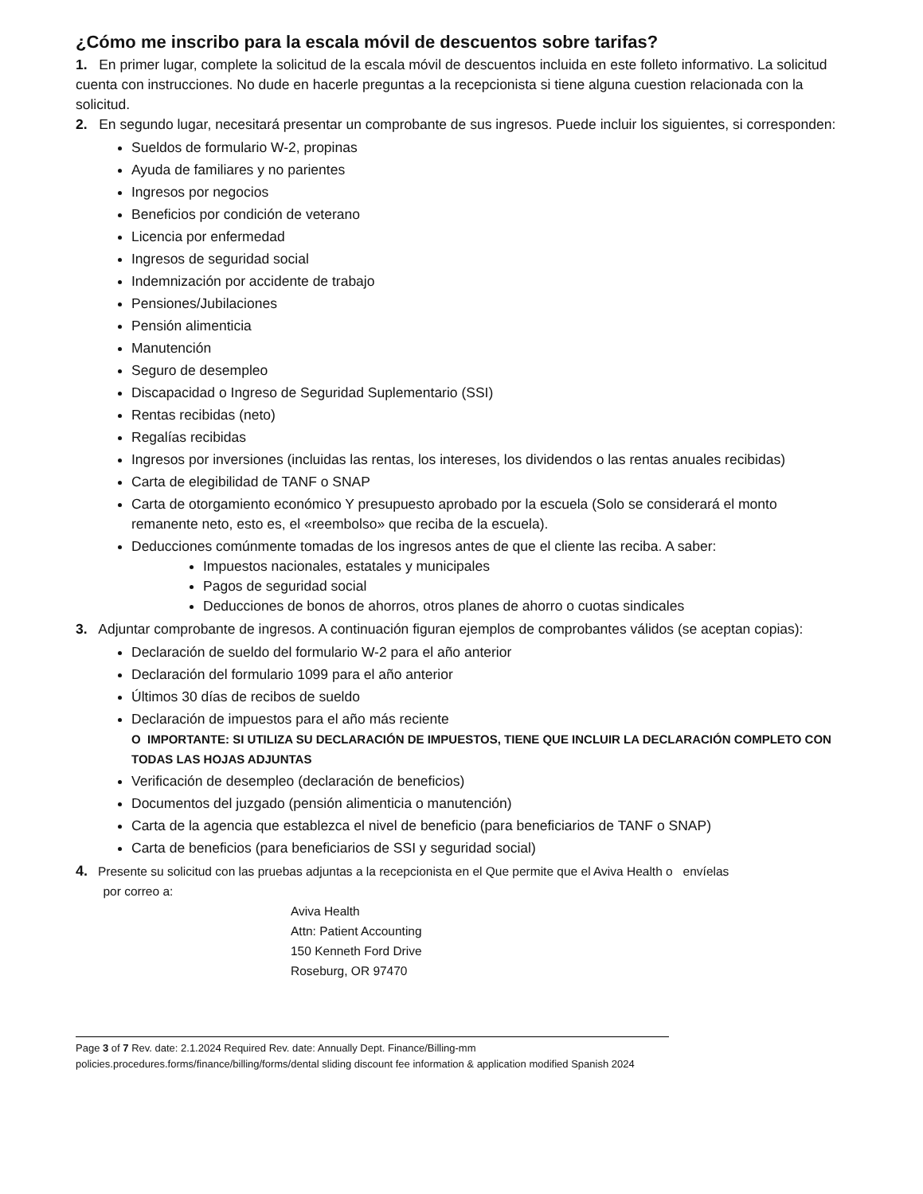¿Cómo me inscribo para la escala móvil de descuentos sobre tarifas?
1. En primer lugar, complete la solicitud de la escala móvil de descuentos incluida en este folleto informativo. La solicitud cuenta con instrucciones. No dude en hacerle preguntas a la recepcionista si tiene alguna cuestion relacionada con la solicitud.
2. En segundo lugar, necesitará presentar un comprobante de sus ingresos. Puede incluir los siguientes, si corresponden:
Sueldos de formulario W-2, propinas
Ayuda de familiares y no parientes
Ingresos por negocios
Beneficios por condición de veterano
Licencia por enfermedad
Ingresos de seguridad social
Indemnización por accidente de trabajo
Pensiones/Jubilaciones
Pensión alimenticia
Manutención
Seguro de desempleo
Discapacidad o Ingreso de Seguridad Suplementario (SSI)
Rentas recibidas (neto)
Regalías recibidas
Ingresos por inversiones (incluidas las rentas, los intereses, los dividendos o las rentas anuales recibidas)
Carta de elegibilidad de TANF o SNAP
Carta de otorgamiento económico Y presupuesto aprobado por la escuela (Solo se considerará el monto remanente neto, esto es, el «reembolso» que reciba de la escuela).
Deducciones comúnmente tomadas de los ingresos antes de que el cliente las reciba. A saber:
Impuestos nacionales, estatales y municipales
Pagos de seguridad social
Deducciones de bonos de ahorros, otros planes de ahorro o cuotas sindicales
3. Adjuntar comprobante de ingresos. A continuación figuran ejemplos de comprobantes válidos (se aceptan copias):
Declaración de sueldo del formulario W-2 para el año anterior
Declaración del formulario 1099 para el año anterior
Últimos 30 días de recibos de sueldo
Declaración de impuestos para el año más reciente
O IMPORTANTE: SI UTILIZA SU DECLARACIÓN DE IMPUESTOS, TIENE QUE INCLUIR LA DECLARACIÓN COMPLETO CON TODAS LAS HOJAS ADJUNTAS
Verificación de desempleo (declaración de beneficios)
Documentos del juzgado (pensión alimenticia o manutención)
Carta de la agencia que establezca el nivel de beneficio (para beneficiarios de TANF o SNAP)
Carta de beneficios (para beneficiarios de SSI y seguridad social)
4. Presente su solicitud con las pruebas adjuntas a la recepcionista en el Que permite que el Aviva Health o envíelas
por correo a:
Aviva Health
Attn: Patient Accounting
150 Kenneth Ford Drive
Roseburg, OR 97470
Page 3 of 7 Rev. date: 2.1.2024 Required Rev. date: Annually Dept. Finance/Billing-mm
policies.procedures.forms/finance/billing/forms/dental sliding discount fee information & application modified Spanish 2024